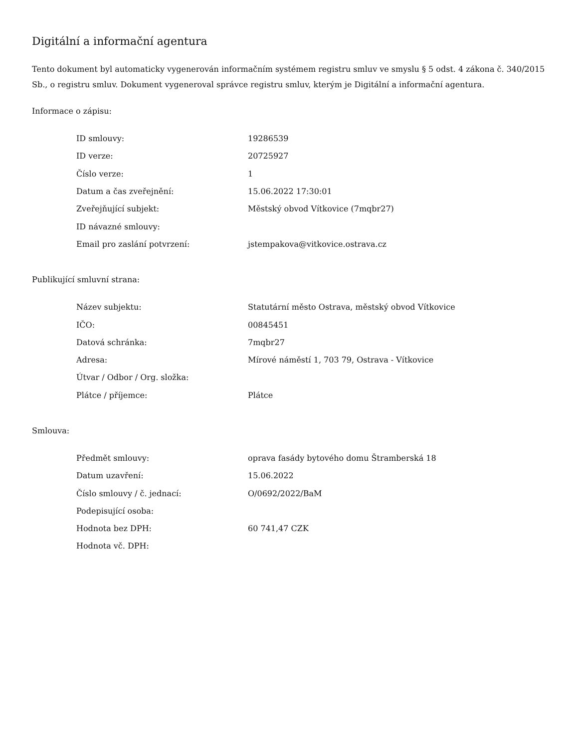Digitální a informační agentura
Tento dokument byl automaticky vygenerován informačním systémem registru smluv ve smyslu § 5 odst. 4 zákona č. 340/2015 Sb., o registru smluv. Dokument vygeneroval správce registru smluv, kterým je Digitální a informační agentura.
Informace o zápisu:
| ID smlouvy: | 19286539 |
| ID verze: | 20725927 |
| Číslo verze: | 1 |
| Datum a čas zveřejnění: | 15.06.2022 17:30:01 |
| Zveřejňující subjekt: | Městský obvod Vítkovice (7mqbr27) |
| ID návazné smlouvy: | |
| Email pro zaslání potvrzení: | jstempakova@vitkovice.ostrava.cz |
Publikující smluvní strana:
| Název subjektu: | Statutární město Ostrava, městský obvod Vítkovice |
| IČO: | 00845451 |
| Datová schránka: | 7mqbr27 |
| Adresa: | Mírové náměstí 1, 703 79, Ostrava - Vítkovice |
| Útvar / Odbor / Org. složka: | |
| Plátce / příjemce: | Plátce |
Smlouva:
| Předmět smlouvy: | oprava fasády bytového domu Štramberská 18 |
| Datum uzavření: | 15.06.2022 |
| Číslo smlouvy / č. jednací: | O/0692/2022/BaM |
| Podepisující osoba: | |
| Hodnota bez DPH: | 60 741,47 CZK |
| Hodnota vč. DPH: | |